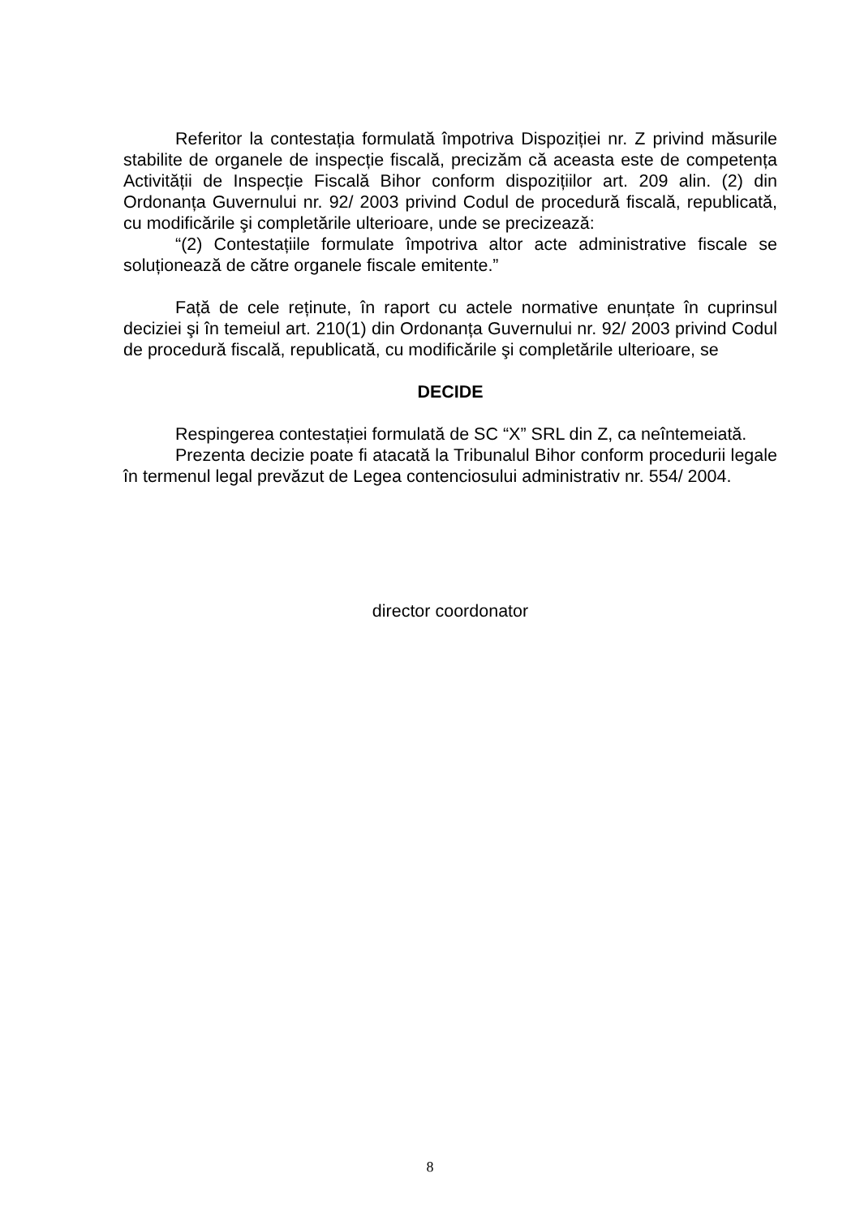Referitor la contestația formulată împotriva Dispoziției nr. Z privind măsurile stabilite de organele de inspecție fiscală, precizăm că aceasta este de competența Activității de Inspecție Fiscală Bihor conform dispozițiilor art. 209 alin. (2) din Ordonanța Guvernului nr. 92/ 2003 privind Codul de procedură fiscală, republicată, cu modificările şi completările ulterioare, unde se precizează:
“(2) Contestațiile formulate împotriva altor acte administrative fiscale se soluționează de către organele fiscale emitente.”
Față de cele reținute, în raport cu actele normative enunțate în cuprinsul deciziei şi în temeiul art. 210(1) din Ordonanța Guvernului nr. 92/ 2003 privind Codul de procedură fiscală, republicată, cu modificările şi completările ulterioare, se
DECIDE
Respingerea contestației formulată de SC “X” SRL din Z, ca neîntemeiată.
Prezenta decizie poate fi atacată la Tribunalul Bihor conform procedurii legale în termenul legal prevăzut de Legea contenciosului administrativ nr. 554/ 2004.
director coordonator
8